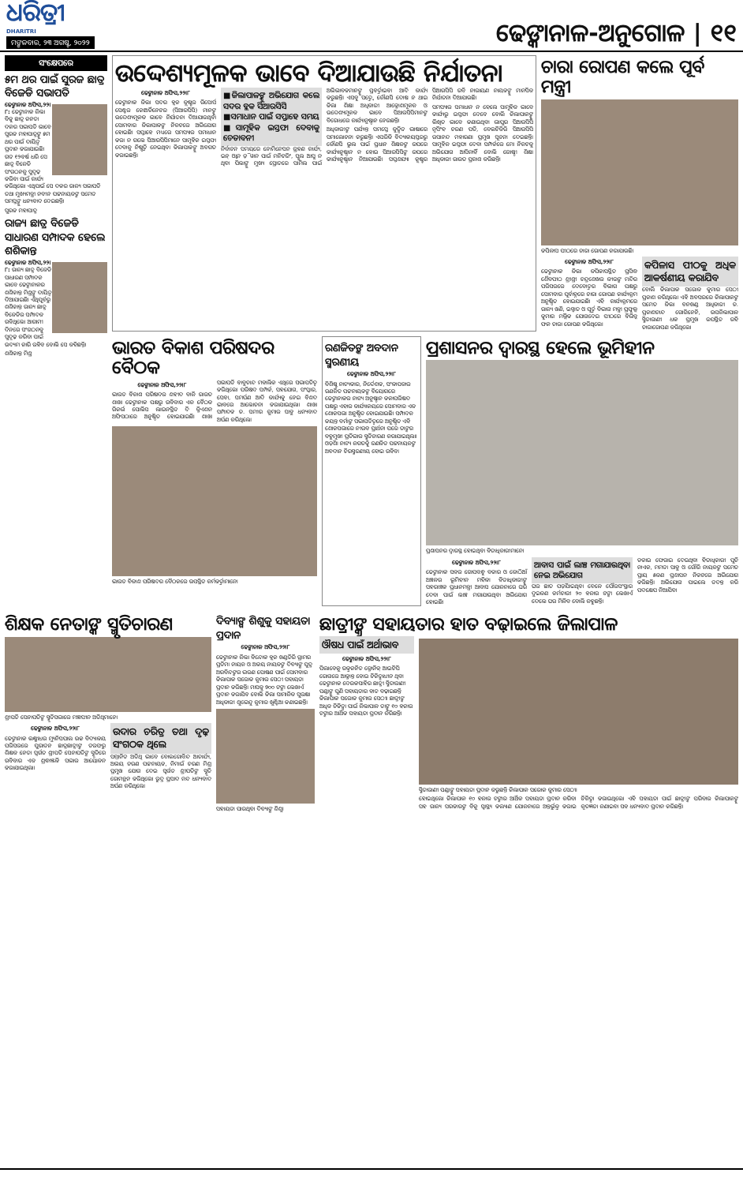ଧରିତ୍ରୀ
DHARITRI
ମଙ୍ଗଳବାର, ୨୩ ଅଗଷ୍ଟ, ୨୦୨୨
ଢେଙ୍କାନାଳ-ଅନୁଗୋଳ | ୧୧
ସଂକ୍ଷେପରେ
୫ମ ଥର ପାଇଁ ସୁରଜ ଛାତ୍ର ବିଜେଡି ସଭାପତି
ଢେଙ୍କାନାଳ ଅଫିସ,୨୨।୮: ଢେଙ୍କାନାଳ ଜିଲା ବିଜୁ ଛାତ୍ର ଜନତା ଦଳର ସଭାପତି ଭାବେ ସୁରଜ ମହାପାତ୍ରଙ୍କୁ ୫ମ ଥର ପାଇଁ ଦାୟିତ୍ୱ ପ୍ରଦାନ କରାଯାଇଛି। ଗତ ୧୨ବର୍ଷ ଧରି ସେ ଛାତ୍ର ବିଜେଡି ସଂଗଠନକୁ ସୁଦୃଢ଼ କରିବା ପାଇଁ କାର୍ଯ୍ୟ କରିଥିଲେ। ଏଥିପାଇଁ ସେ ଦଳର ରାଜ୍ୟ ସଭାପତି ତଥା ମୁଖ୍ୟମନ୍ତ୍ରୀ ନବୀନ ପଟ୍ଟନାୟକଙ୍କ ସମେତ ସମସ୍ତଙ୍କୁ ଧନ୍ୟବାଦ ଦେଇଛନ୍ତି।
ସୁରଜ ମହାପାତ୍ର
ରାଜ୍ୟ ଛାତ୍ର ବିଜେଡି ସାଧାରଣ ସମ୍ପାଦକ ହେଲେ ଶଶିକାନ୍ତ
ଢେଙ୍କାନାଳ ଅଫିସ,୨୨।୮: ରାଜ୍ୟ ଛାତ୍ର ବିଜେଡି ସାଧାରଣ ସମ୍ପାଦକ ଭାବେ ଢେଙ୍କାନାଳର ଶଶିକାନ୍ତ ମିଶ୍ରଙ୍କୁ ଦାୟିତ୍ୱ ଦିଆଯାଇଛି। ଏଥିପୂର୍ବରୁ ଶଶିକାନ୍ତ ରାଜ୍ୟ ଛାତ୍ର ବିଜେଡିର ସମ୍ପାଦକ ରହିଥିଲେ। ଆଗାମୀ ଦିନରେ ସଂଗଠନକୁ ସୁଦୃଢ଼ କରିବା ପାଇଁ ଉଦ୍ୟମ ଜାରି ରହିବ ବୋଲି ସେ କହିଛନ୍ତି।
ଶଶିକାନ୍ତ ମିଶ୍ର
ଉଦ୍ଦେଶ୍ୟମୂଳକ ଭାବେ ଦିଆଯାଉଛି ନିର୍ଯାତନା
ଢେଙ୍କାନାଳ ଅଫିସ,୨୨।୮
ଢେଙ୍କାନାଳ ଜିଲା ସଦର ବ୍ଲକ କ୍ଲଷ୍ଟର ରିସୋର୍ସ ସେଣ୍ଟର କୋଅର୍ଡିନେଟର (ସିଆରସିସି) ମାନଙ୍କୁ ଉଦ୍ଦେଶ୍ୟମୂଳକ ଭାବେ ନିର୍ଯାତନା ଦିଆଯାଉଥିବା ସୋମବାର ଜିଲାପାଳଙ୍କ ନିକଟରେ ଅଭିଯୋଗ ହୋଇଛି। ସପ୍ତାହେ ମଧ୍ୟରେ ସମସ୍ୟାର ସମାଧାନ କରା ନ ଗଲେ ସିଆରସିସିମାନେ ସାମୂହିକ ଇସ୍ତଫା ଦେବାକୁ ନିଷ୍ପତ୍ତି ନେଇଥିବା ଜିଲାପାଳଙ୍କୁ ଅବଗତ କରାଇଛନ୍ତି।
■ଜିଲାପାଳଙ୍କୁ ଅଭିଯୋଗ କଲେ ସଦର ବ୍ଲକ ସିଆରସିସି
■ସମାଧାନ ପାଇଁ ସପ୍ତାହେ ସମୟ
■ସାମୂହିକ ଇସ୍ତଫା ଦେବାକୁ ଚେତାବନୀ
ନିର୍ବାଚନ ସମୟରେ ନୋମିନେସନ ଗ୍ରହଣ କାର୍ଯ୍ୟ, ଇନ୍ ଓ୍ୱାନ ଡ଼ି ୱାନ ପାଇଁ ମନିଟରିଂ, ସ୍କୁଲ ଆସୁ ନ ଥିବା ପିଲାଙ୍କୁ ମୁଖ୍ୟ ସ୍ରୋତରେ ସାମିଲ ପାଇଁ ଅଭିଭାବକମାନଙ୍କୁ ପ୍ରବର୍ତ୍ତାଇବା ଆଦି କାର୍ଯ୍ୟ କରୁଛନ୍ତି। ଏସବୁ ସତ୍ତ୍ୱେ କୌଣସି ଦୋଷ ନ ଥାଇ ଜିଲା ଶିକ୍ଷା ଅଧିକାରୀ ଆକ୍ରୋଶମୂଳକ ଓ ଉଦ୍ଦେଶ୍ୟମୂଳକ ଭାବେ ସିଆରସିସିମାନଙ୍କ ବିରୋଧରେ କାର୍ଯ୍ୟାନୁଷ୍ଠାନ ନେଉଛନ୍ତି।
ଅଧିକାରୀଙ୍କ ପର୍ଯ୍ୟନ୍ତ ସମସ୍ତେ କୁତ୍ସିତ ଭାଷାରେ ସମାଲୋଚନା କରୁଛନ୍ତି। ଏପରିକି ବିଦ୍ୟାଳୟସ୍ତରରୁ କୌଣସି ଭୁଲ ପାଇଁ ପ୍ରଧାନ ଶିକ୍ଷକଙ୍କ ଉପରେ କାର୍ଯ୍ୟାନୁଷ୍ଠାନ ନ ହୋଇ ସିଆରସିସିଙ୍କ ଉପରେ କାର୍ଯ୍ୟାନୁଷ୍ଠାନ ନିଆଯାଉଛି। ସପ୍ତଶଯ୍ୟା କ୍ଲଷ୍ଟର ସିଆରସିସି ରବି ନାରାୟଣ ନାୟକଙ୍କୁ ମାନସିକ ନିର୍ଯାତନା ଦିଆଯାଉଛି।
ସମସ୍ୟାର ସମାଧାନ ନ ହେଲେ ସାମୂହିକ ଭାବେ କାର୍ଯ୍ୟରୁ ଇସ୍ତଫା ଦେବେ ବୋଲି ଜିଲାପାଳଙ୍କୁ ଲିଖିତ ଭାବେ ଜଣାଇଥିବା ଭାପୁର ସିଆରସିସି ନୃସିଂହ ଚରଣ ପତି, ବେଲଟିକିରି ସିଆରସିସି ରସାନନ୍ଦ ମହାରଣା ପ୍ରମୁଖ ସୂଚନା ଦେଇଛନ୍ତି। ସାମୂହିକ ଇସ୍ତଫା ଦେବା ସମ୍ପର୍କରେ ମୋ ନିକଟକୁ ଅଭିଯୋଗ ଆସିନାହିଁ ବୋଲି ଗୋଷ୍ଠୀ ଶିକ୍ଷା ଅଧିକାରୀ ରାଉତ ପ୍ରକାଶ କରିଛନ୍ତି।
ଚାରା ରୋପଣ କଲେ ପୂର୍ବ ମନ୍ତ୍ରୀ
କପିଳାସ ପୀଠରେ ଚାରା ରୋପଣ କରାଯାଉଛି।
ଢେଙ୍କାନାଳ ଅଫିସ,୨୨।୮
ଢେଙ୍କାନାଳ ଜିଲା କପିଳାସସ୍ଥିତ ପ୍ରସିଦ୍ଧ ଶୈବପୀଠ ଶ୍ରୀଶ୍ରୀ ଚନ୍ଦ୍ରଶେଖର ଜୀଉଙ୍କ ମନ୍ଦିର ପରିସରରେ ଦେବୋତ୍ତର ବିଭାଗ ପକ୍ଷରୁ ସୋମବାର ପୂର୍ବାହ୍ନରେ ଚାରା ରୋପଣ କାର୍ଯ୍ୟକ୍ରମ ଅନୁଷ୍ଠିତ ହୋଇଯାଇଛି। ଏହି କାର୍ଯ୍ୟକ୍ରମରେ ରାଜ୍ୟ ଖଣି, ଇସ୍ପାତ ଓ ପୂର୍ତ୍ତ ବିଭାଗ ମନ୍ତ୍ରୀ ପ୍ରଫୁଲ୍ଲ କୁମାର ମଲ୍ଲିକ ଯୋଗଦେଇ ପୀଠରେ ବିଭିନ୍ନ ଫଳ ଚାରା ରୋପଣ କରିଥିଲେ।
କପିଳାସ ପୀଠକୁ ଅଧିକ ଆକର୍ଷଣୀୟ କରାଯିବ
ବୋଲି ଜିଲାପାଳ ସରୋଜ କୁମାର ସେଠୀ ପ୍ରକାଶ କରିଥିଲେ। ଏହି ଅବସରରେ ଜିଲାପାଳଙ୍କ ସମେତ ଜିଲା ବନଖଣ୍ଡ ଅଧିକାରୀ ଡ. ପ୍ରକାଶଚାନ୍ଦ ଗୋଗିନେନି, ଉପଜିଲାପାଳ ସ୍ମିତାରାଣୀ ଧଳ ପ୍ରମୁଖ ଉପସ୍ଥିତ ରହି ଚାରାରୋପଣ କରିଥିଲେ।
ଭାରତ ବିକାଶ ପରିଷଦର ବୈଠକ
ଢେଙ୍କାନାଳ ଅଫିସ,୨୨।୮
ଭାରତ ବିକାଶ ପରିଷଦର ଶହୀଦ ବାଜି ରାଉତ ଶାଖା ଢେଙ୍କାନାଳ ପକ୍ଷରୁ ରବିବାର ଏକ ବୈଠକ ରିଜର୍ଭ ପୋଲିସ ଲାଇନସ୍ଥିତ ଦି କ୍ରିଏଶନ ଅଫିସଠାରେ ଅନୁଷ୍ଠିତ ହୋଇଯାଇଛି। ଶାଖା ସଭାପତି ବାବୁଚାନ୍ଦ ମହାଲିକ ଏଥିରେ ସଭାପତିତ୍ୱ କରିଥିଲେ। ପରିଷଦ ସମ୍ପର୍କ, ସହଯୋଗ, ସଂସ୍କାର, ସେବା, ସମର୍ପଣ ଆଦି କାର୍ଯ୍ୟକୁ ନେଇ ବିଶଦ ଭାବରେ ଆଲୋଚନା କରାଯାଇଥିଲା। ଶାଖା ସମ୍ପାଦକ ଡ. ସମୀର କୁମାର ସାହୁ ଧନ୍ୟବାଦ ଅର୍ପଣ କରିଥିଲେ।
ଭାରତ ବିକାଶ ପରିଷଦର ବୈଠକରେ ଉପସ୍ଥିତ କର୍ମକର୍ତ୍ତାମାନେ।
ରଣଜିତଙ୍କ ଅବଦାନ ସ୍ମରଣୀୟ
ଢେଙ୍କାନାଳ ଅଫିସ,୨୨।୮
ବିଶିଷ୍ଟ ନାଟ୍ୟକାର, ନିର୍ଦ୍ଦେଶକ, ସଂଳାପକାର ରଣଜିତ ପଟ୍ଟନାୟକଙ୍କ ବିୟୋଗରେ ଢେଙ୍କାନାଳର ନାଟ୍ୟ ଅନୁଷ୍ଠାନ କଳାପରିଷଦ ପକ୍ଷରୁ ଏହାର କାର୍ଯ୍ୟାଳୟରେ ସୋମବାର ଏକ ଶୋକସଭା ଅନୁଷ୍ଠିତ ହୋଇଯାଇଛି। ସମ୍ପାଦକ ଜୟନ୍ତ ବର୍ମାଙ୍କ ସଭାପତିତ୍ୱରେ ଅନୁଷ୍ଠିତ ଏହି ଶୋକସଭାରେ ନୀରବ ପ୍ରାର୍ଥନା ପରେ ତାଙ୍କର ବହୁମୁଖୀ ପ୍ରତିଭାର ସ୍ମୃତିଚାରଣ କରାଯାଇଥିଲା। ଓଡ଼ିଶା ନାଟ୍ୟ ଜଗତକୁ ରଣଜିତ ପଟ୍ଟନାୟକଙ୍କ ଅବଦାନ ଚିରସ୍ମରଣୀୟ ହୋଇ ରହିବ।
ପ୍ରଶାସନର ଦ୍ୱାରସ୍ଥ ହେଲେ ଭୂମିହୀନ
ପ୍ରଶାସନର ଦ୍ୱାରସ୍ଥ ହୋଇଥିବା ହିତାଧିକାରୀମାନେ।
ଢେଙ୍କାନାଳ ଅଫିସ,୨୨।୮
ଢେଙ୍କାନାଳ ସହର ଗୋପବନ୍ଧୁ ବଜାର ଓ କୋଠିଆଁ ଅଞ୍ଚଳର ଭୂମିହୀନ ମହିଳା ହିତାଧିକାରୀଙ୍କୁ ସହରାଞ୍ଚଳ ପ୍ରଧାନମନ୍ତ୍ରୀ ଆବାସ ଯୋଜନାରେ ଘର ଦେବା ପାଇଁ ଲାଞ୍ଚ ମଗାଯାଉଥିବା ଅଭିଯୋଗ ହୋଇଛି।
ଆବାସ ପାଇଁ ଲାଞ୍ଚ ମଗାଯାଉଥିବା ନେଇ ଅଭିଯୋଗ
ଘର ଛାତ ପଡ଼ିଯାଇଥିବା ବେଳେ ପୌରସଂସ୍ଥାର ଦୁଇଜଣ କର୍ମଚାରୀ ୨୦ ହଜାର ଟଙ୍କା ଲେଖାଏଁ ଦେଲେ ଘର ମିଳିବ ବୋଲି କହୁଛନ୍ତି।
ଡକାଇ ଫେରାଇ ଦେଇଥିବା ହିତାଧିକାରୀ ପୁଚି ନାଏକ, ମମତା ସାହୁ ଓ ଗୌରି ନାୟକଙ୍କ ସମେତ ପ୍ରାୟ ୫ଜଣ ପ୍ରଶାସନ ନିକଟରେ ଅଭିଯୋଗ କରିଛନ୍ତି। ଅଭିଯୋଗ ପାଇଲେ ତଦନ୍ତ କରି ପଦକ୍ଷେପ ନିଆଯିବ।
ଶିକ୍ଷକ ନେତାଙ୍କ ସ୍ମୃତିଚାରଣ
ଶ୍ରୀପତି ସେନାପତିଙ୍କ ସ୍ମୃତିସଭାରେ ମଞ୍ଚାସୀନ ଅତିଥିମାନେ।
ଢେଙ୍କାନାଳ ଅଫିସ,୨୨।୮
ଢେଙ୍କାନାଳ ଲକ୍ଷ୍ମୀଧର ମ୍ୟୁନିସପାଲ ଉଚ୍ଚ ବିଦ୍ୟାଳୟ ପରିସରରେ ପୁରାତନ ଛାତ୍ରଛାତ୍ରୀଙ୍କ ତରଫରୁ ଶିକ୍ଷକ ନେତା ସ୍ୱର୍ଗତ ଶ୍ରୀପତି ସେନାପତିଙ୍କ ସ୍ମୃତିରେ ରବିବାର ଏକ ଶ୍ରଦ୍ଧାଞ୍ଜଳି ସଭାର ଆୟୋଜନ କରାଯାଇଥିଲା।
ଉଦାର ଚରିତ୍ର ତଥା ଦୃଢ଼ ସଂଗଠକ ଥିଲେ
ସମ୍ମାନିତ ଅତିଥି ଭାବେ ବୋଲଗୋବିନ୍ଦ ଆଚାର୍ଯ୍ୟ, ଅଭୟ ଚରଣ ପଟ୍ଟନାୟକ, ନିମାଇଁ ଚରଣ ମିଶ୍ର ପ୍ରମୁଖ ଯୋଗ ଦେଇ ସ୍ୱର୍ଗତ ଶ୍ରୀପତିଙ୍କ ସ୍ମୃତି ରୋମନ୍ଥନ କରିଥିଲେ। ରୁଦ୍ର ପ୍ରସାଦ ନନ୍ଦ ଧନ୍ୟବାଦ ଅର୍ପଣ କରିଥିଲେ।
ଦିବ୍ୟାଙ୍ଗ ଶିଶୁକୁ ସହାୟତା ପ୍ରଦାନ
ଢେଙ୍କାନାଳ ଅଫିସ,୨୨।୮
ଢେଙ୍କାନାଳ ଜିଲା ହିନ୍ଦୋଳ ବ୍ଲକ ଖଣ୍ଡତିରି ଗ୍ରାମର ପ୍ରତିମା ନାୟକ ଓ ଅଜୟ ନାୟକଙ୍କ ଦିବ୍ୟାଙ୍ଗ ପୁତ୍ର ଅରବିନ୍ଦଙ୍କର ଭରଣ ପୋଷଣ ପାଇଁ ସୋମବାର ଜିଲାପାଳ ସରୋଜ କୁମାର ସେଠୀ ସହାୟତା ପ୍ରଦାନ କରିଛନ୍ତି। ମାସକୁ ୭୦୦ ଟଙ୍କା ଲେଖାଏଁ ପ୍ରଦାନ କରାଯିବ ବୋଲି ଜିଲା ସାମାଜିକ ସୁରକ୍ଷା ଅଧିକାରୀ ଶୁଭେନ୍ଦୁ କୁମାର ଖୁଣ୍ଟିଆ ଜଣାଇଛନ୍ତି।
ସହାୟତା ପାଉଥିବା ଦିବ୍ୟାଙ୍ଗ ଶିଶୁ।
ଛାତ୍ରୀଙ୍କୁ ସହାୟତାର ହାତ ବଢ଼ାଇଲେ ଜିଲାପାଳ
ଔଷଧ ପାଇଁ ଅର୍ଥାଭାବ
ଢେଙ୍କାନାଳ ଅଫିସ,୨୨।୮
ପିଲାବେଳୁ ରକ୍ତଜନିତ କ୍ରୋନିକ୍ ଆଇଟିପି ରୋଗରେ ଆକ୍ରାନ୍ତ ହୋଇ ଚିକିତ୍ସାଧୀନ ଥିବା ଢେଙ୍କାନାଳ ଦେଉଳସାହିର ଛାତ୍ରୀ ସ୍ମିତାରାଣୀ ପଣ୍ଡାଙ୍କୁ ପୁଣି ସହାୟତାର ହାତ ବଢ଼ାଇଛନ୍ତି ଜିଲାପାଳ ସରୋଜ କୁମାର ସେଠୀ। ଛାତ୍ରୀଙ୍କ ଅଧିକ ଚିକିତ୍ସା ପାଇଁ ଜିଲାପାଳ ତାଙ୍କୁ ୧୦ ହଜାର ଟଙ୍କାର ଆର୍ଥିକ ସହାୟତା ପ୍ରଦାନ କରିଛନ୍ତି।
ସ୍ମିତାରାଣୀ ପଣ୍ଡାଙ୍କୁ ସହାୟତା ପ୍ରଦାନ କରୁଛନ୍ତି ଜିଲାପାଳ ସରୋଜ କୁମାର ସେଠୀ।
ହୋଇଥିଲେ। ଜିଲାପାଳ ୧୦ ହଜାର ଟଙ୍କାର ଆର୍ଥିକ ସହାୟତା ପ୍ରଦାନ କରିବା ସହ ରାଜ୍ୟ ସରକାରଙ୍କ ବିଜୁ ସ୍ୱାସ୍ଥ୍ୟ କଲ୍ୟାଣ ଯୋଜନାରେ ଅନ୍ତର୍ଭୁକ୍ତ କରାଇ ଚିକିତ୍ସା କରାଇଥିଲେ। ଏହି ସହାୟତା ପାଇଁ ଛାତ୍ରୀଙ୍କ ପରିବାର ଜିଲାପାଳଙ୍କୁ କୃତଜ୍ଞତା ଜଣାଇବା ସହ ଧନ୍ୟବାଦ ପ୍ରଦାନ କରିଛନ୍ତି।